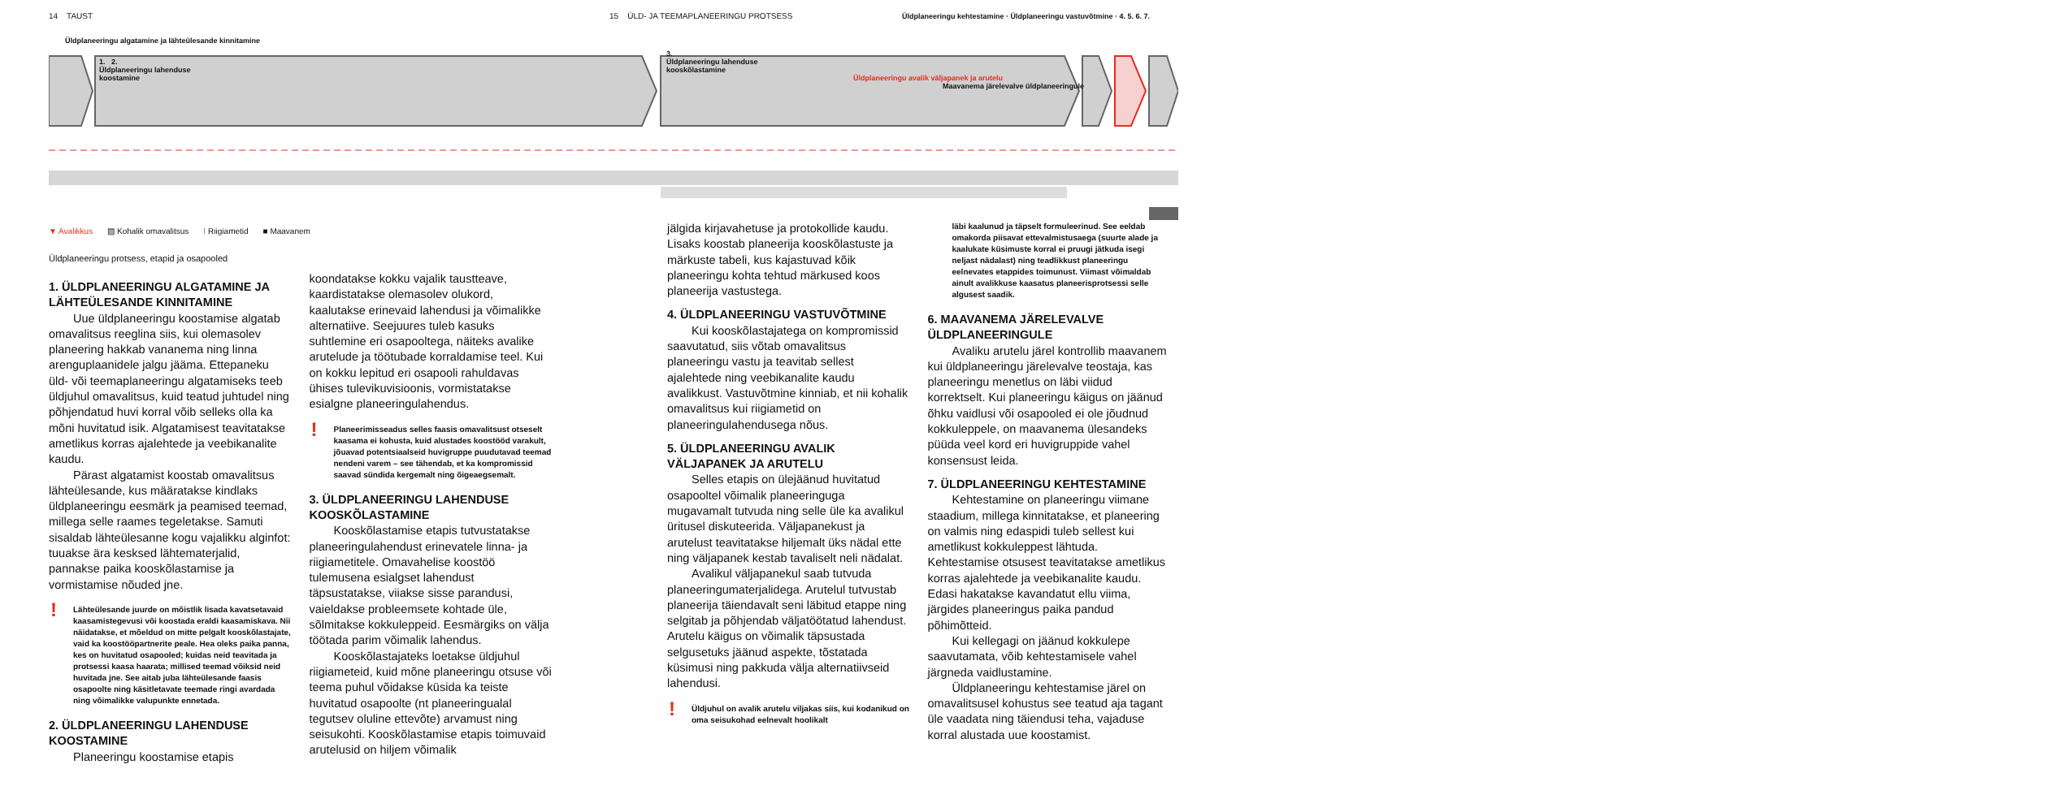14 TAUST 15 ÜLD- JA TEEMAPLANEERINGU PROTSESS
Üldplaneeringu algatamine ja lähteülesande kinnitamine
1. 2.
Üldplaneeringu lahenduse
koostamine
3.
Üldplaneeringu lahenduse
kooskõlastamine
Üldplaneeringu kehtestamine · Üldplaneeringu vastuvõtmine · 4. 5. 6. 7.
Üldplaneeringu avalik väljapanek ja arutelu
Maavanema järelevalve üldplaneeringule
▼ Avalikkus ▨ Kohalik omavalitsus ⁝ Riigiametid ■ Maavanem
Üldplaneeringu protsess, etapid ja osapooled
1. ÜLDPLANEERINGU ALGATAMINE JA LÄHTEÜLESANDE KINNITAMINE
Uue üldplaneeringu koostamise algatab omavalitsus reeglina siis, kui olemasolev planeering hakkab vananema ning linna arenguplaanidele jalgu jääma. Ettepaneku üld- või teemaplaneeringu algatamiseks teeb üldjuhul omavalitsus, kuid teatud juhtudel ning põhjendatud huvi korral võib selleks olla ka mõni huvitatud isik. Algatamisest teavitatakse ametlikus korras ajalehtede ja veebikanalite kaudu.
Pärast algatamist koostab omavalitsus lähteülesande, kus määratakse kindlaks üldplaneeringu eesmärk ja peamised teemad, millega selle raames tegeletakse. Samuti sisaldab lähteülesanne kogu vajalikku alginfot: tuuakse ära kesksed lähtematerjalid, pannakse paika kooskõlastamise ja vormistamise nõuded jne.
! Lähteülesande juurde on mõistlik lisada kavatsetavaid kaasamistegevusi või koostada eraldi kaasamiskava. Nii näidatakse, et mõeldud on mitte pelgalt kooskõlastajate, vaid ka koostööpartnerite peale. Hea oleks paika panna, kes on huvitatud osapooled; kuidas neid teavitada ja protsessi kaasa haarata; millised teemad võiksid neid huvitada jne. See aitab juba lähteülesande faasis osapoolte ning käsitletavate teemade ringi avardada ning võimalikke valupunkte ennetada.
2. ÜLDPLANEERINGU LAHENDUSE KOOSTAMINE
Planeeringu koostamise etapis
koondatakse kokku vajalik taustteave, kaardistatakse olemasolev olukord, kaalutakse erinevaid lahendusi ja võimalikke alternatiive. Seejuures tuleb kasuks suhtlemine eri osapooltega, näiteks avalike arutelude ja töötubade korraldamise teel. Kui on kokku lepitud eri osapooli rahuldavas ühises tulevikuvisioonis, vormistatakse esialgne planeeringulahendus.
! Planeerimisseadus selles faasis omavalitsust otseselt kaasama ei kohusta, kuid alustades koostööd varakult, jõuavad potentsiaalseid huvigruppe puudutavad teemad nendeni varem – see tähendab, et ka kompromissid saavad sündida kergemalt ning õigeaegsemalt.
3. ÜLDPLANEERINGU LAHENDUSE KOOSKÕLASTAMINE
Kooskõlastamise etapis tutvustatakse planeeringulahendust erinevatele linna- ja riigiametitele. Omavahelise koostöö tulemusena esialgset lahendust täpsustatakse, viiakse sisse parandusi, vaieldakse probleemsete kohtade üle, sõlmitakse kokkuleppeid. Eesmärgiks on välja töötada parim võimalik lahendus.
Kooskõlastajateks loetakse üldjuhul riigiameteid, kuid mõne planeeringu otsuse või teema puhul võidakse küsida ka teiste huvitatud osapoolte (nt planeeringualal tegutsev oluline ettevõte) arvamust ning seisukohti. Kooskõlastamise etapis toimuvaid arutelusid on hiljem võimalik
jälgida kirjavahetuse ja protokollide kaudu. Lisaks koostab planeerija kooskõlastuste ja märkuste tabeli, kus kajastuvad kõik planeeringu kohta tehtud märkused koos planeerija vastustega.
4. ÜLDPLANEERINGU VASTUVÕTMINE
Kui kooskõlastajatega on kompromissid saavutatud, siis võtab omavalitsus planeeringu vastu ja teavitab sellest ajalehtede ning veebikanalite kaudu avalikkust. Vastuvõtmine kinniab, et nii kohalik omavalitsus kui riigiametid on planeeringulahendusega nõus.
5. ÜLDPLANEERINGU AVALIK VÄLJAPANEK JA ARUTELU
Selles etapis on ülejäänud huvitatud osapooltel võimalik planeeringuga mugavamalt tutvuda ning selle üle ka avalikul üritusel diskuteerida. Väljapanekust ja arutelust teavitatakse hiljemalt üks nädal ette ning väljapanek kestab tavaliselt neli nädalat.
Avalikul väljapanekul saab tutvuda planeeringumaterjalidega. Arutelul tutvustab planeerija täiendavalt seni läbitud etappe ning selgitab ja põhjendab väljatöötatud lahendust. Arutelu käigus on võimalik täpsustada selgusetuks jäänud aspekte, tõstatada küsimusi ning pakkuda välja alternatiivseid lahendusi.
! Üldjuhul on avalik arutelu viljakas siis, kui kodanikud on oma seisukohad eelnevalt hoolikalt
läbi kaalunud ja täpselt formuleerinud. See eeldab omakorda piisavat ettevalmistusaega (suurte alade ja kaalukate küsimuste korral ei pruugi jätkuda isegi neljast nädalast) ning teadlikkust planeeringu eelnevates etappides toimunust. Viimast võimaldab ainult avalikkuse kaasatus planeerisprotsessi selle algusest saadik.
6. MAAVANEMA JÄRELEVALVE ÜLDPLANEERINGULE
Avaliku arutelu järel kontrollib maavanem kui üldplaneeringu järelevalve teostaja, kas planeeringu menetlus on läbi viidud korrektselt. Kui planeeringu käigus on jäänud õhku vaidlusi või osapooled ei ole jõudnud kokkuleppele, on maavanema ülesandeks püüda veel kord eri huvigruppide vahel konsensust leida.
7. ÜLDPLANEERINGU KEHTESTAMINE
Kehtestamine on planeeringu viimane staadium, millega kinnitatakse, et planeering on valmis ning edaspidi tuleb sellest kui ametlikust kokkuleppest lähtuda. Kehtestamise otsusest teavitatakse ametlikus korras ajalehtede ja veebikanalite kaudu. Edasi hakatakse kavandatut ellu viima, järgides planeeringus paika pandud põhimõtteid.
Kui kellegagi on jäänud kokkulepe saavutamata, võib kehtestamisele vahel järgneda vaidlustamine.
Üldplaneeringu kehtestamise järel on omavalitsusel kohustus see teatud aja tagant üle vaadata ning täiendusi teha, vajaduse korral alustada uue koostamist.